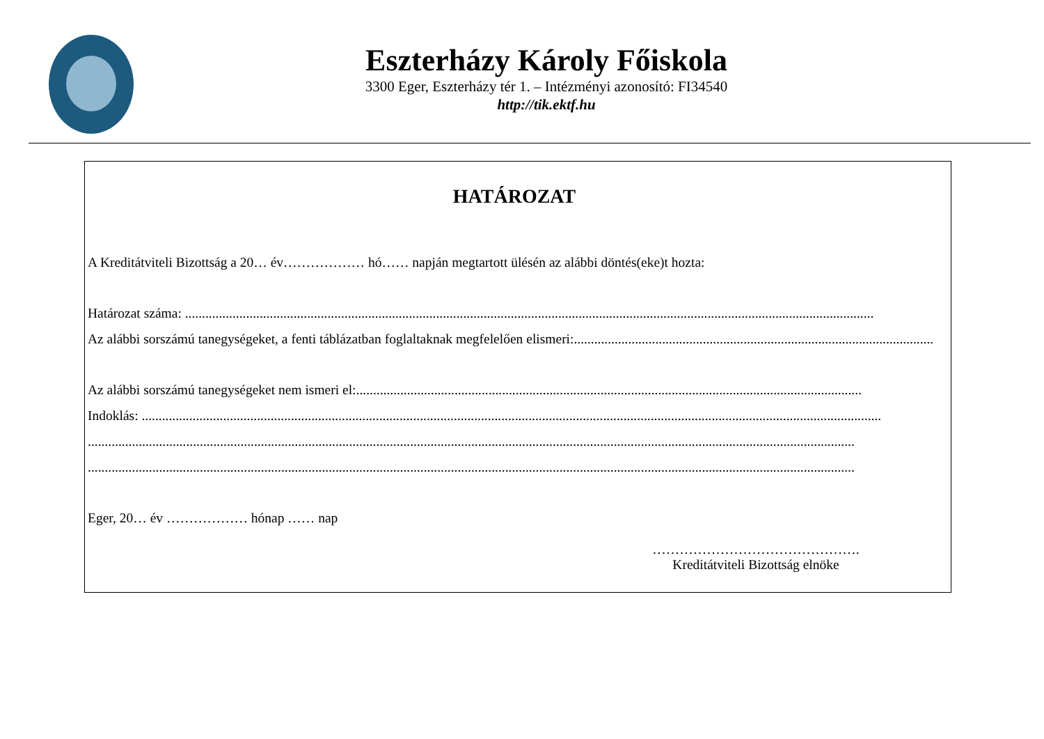Eszterházy Károly Főiskola
3300 Eger, Eszterházy tér 1. – Intézményi azonosító: FI34540
http://tik.ektf.hu
HATÁROZAT
A Kreditátviteli Bizottság a 20… év……………… hó…… napján megtartott ülésén az alábbi döntés(eke)t hozta:
Határozat száma: ...........................................................................................................................................................................................................
Az alábbi sorszámú tanegységeket, a fenti táblázatban foglaltaknak megfelelően elismeri:..........................................................................................................
Az alábbi sorszámú tanegységeket nem ismeri el:.....................................................................................................................................................
Indoklás: ..........................................................................................................................................................................................................................
..................................................................................................................................................................................................................................
..................................................................................................................................................................................................................................
Eger, 20… év ……………… hónap …… nap
……………………………………….
Kreditátviteli Bizottság elnöke